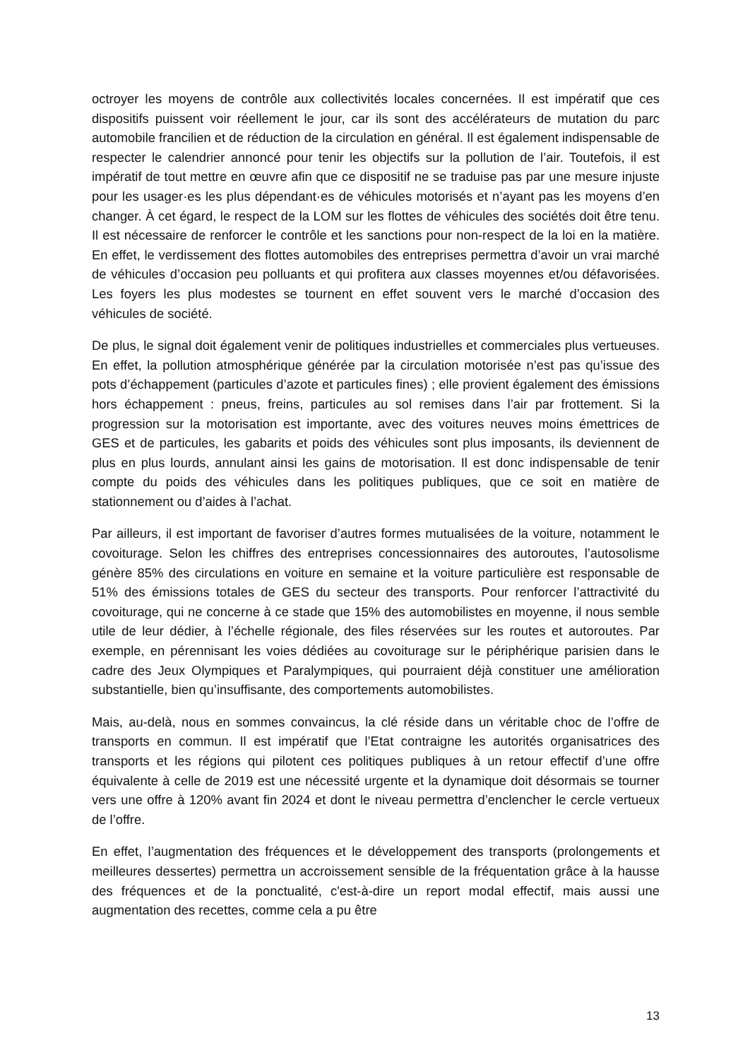octroyer les moyens de contrôle aux collectivités locales concernées. Il est impératif que ces dispositifs puissent voir réellement le jour, car ils sont des accélérateurs de mutation du parc automobile francilien et de réduction de la circulation en général. Il est également indispensable de respecter le calendrier annoncé pour tenir les objectifs sur la pollution de l’air. Toutefois, il est impératif de tout mettre en œuvre afin que ce dispositif ne se traduise pas par une mesure injuste pour les usager·es les plus dépendant·es de véhicules motorisés et n’ayant pas les moyens d’en changer. À cet égard, le respect de la LOM sur les flottes de véhicules des sociétés doit être tenu. Il est nécessaire de renforcer le contrôle et les sanctions pour non-respect de la loi en la matière. En effet, le verdissement des flottes automobiles des entreprises permettra d’avoir un vrai marché de véhicules d’occasion peu polluants et qui profitera aux classes moyennes et/ou défavorisées. Les foyers les plus modestes se tournent en effet souvent vers le marché d’occasion des véhicules de société.
De plus, le signal doit également venir de politiques industrielles et commerciales plus vertueuses. En effet, la pollution atmosphérique générée par la circulation motorisée n’est pas qu’issue des pots d’échappement (particules d’azote et particules fines) ; elle provient également des émissions hors échappement : pneus, freins, particules au sol remises dans l’air par frottement. Si la progression sur la motorisation est importante, avec des voitures neuves moins émettrices de GES et de particules, les gabarits et poids des véhicules sont plus imposants, ils deviennent de plus en plus lourds, annulant ainsi les gains de motorisation. Il est donc indispensable de tenir compte du poids des véhicules dans les politiques publiques, que ce soit en matière de stationnement ou d’aides à l’achat.
Par ailleurs, il est important de favoriser d’autres formes mutualisées de la voiture, notamment le covoiturage. Selon les chiffres des entreprises concessionnaires des autoroutes, l’autosolisme génère 85% des circulations en voiture en semaine et la voiture particulière est responsable de 51% des émissions totales de GES du secteur des transports. Pour renforcer l’attractivité du covoiturage, qui ne concerne à ce stade que 15% des automobilistes en moyenne, il nous semble utile de leur dédier, à l’échelle régionale, des files réservées sur les routes et autoroutes. Par exemple, en pérennisant les voies dédiées au covoiturage sur le périphérique parisien dans le cadre des Jeux Olympiques et Paralympiques, qui pourraient déjà constituer une amélioration substantielle, bien qu’insuffisante, des comportements automobilistes.
Mais, au-delà, nous en sommes convaincus, la clé réside dans un véritable choc de l’offre de transports en commun. Il est impératif que l’Etat contraigne les autorités organisatrices des transports et les régions qui pilotent ces politiques publiques à un retour effectif d’une offre équivalente à celle de 2019 est une nécessité urgente et la dynamique doit désormais se tourner vers une offre à 120% avant fin 2024 et dont le niveau permettra d’enclencher le cercle vertueux de l’offre.
En effet, l’augmentation des fréquences et le développement des transports (prolongements et meilleures dessertes) permettra un accroissement sensible de la fréquentation grâce à la hausse des fréquences et de la ponctualité, c'est-à-dire un report modal effectif, mais aussi une augmentation des recettes, comme cela a pu être
13